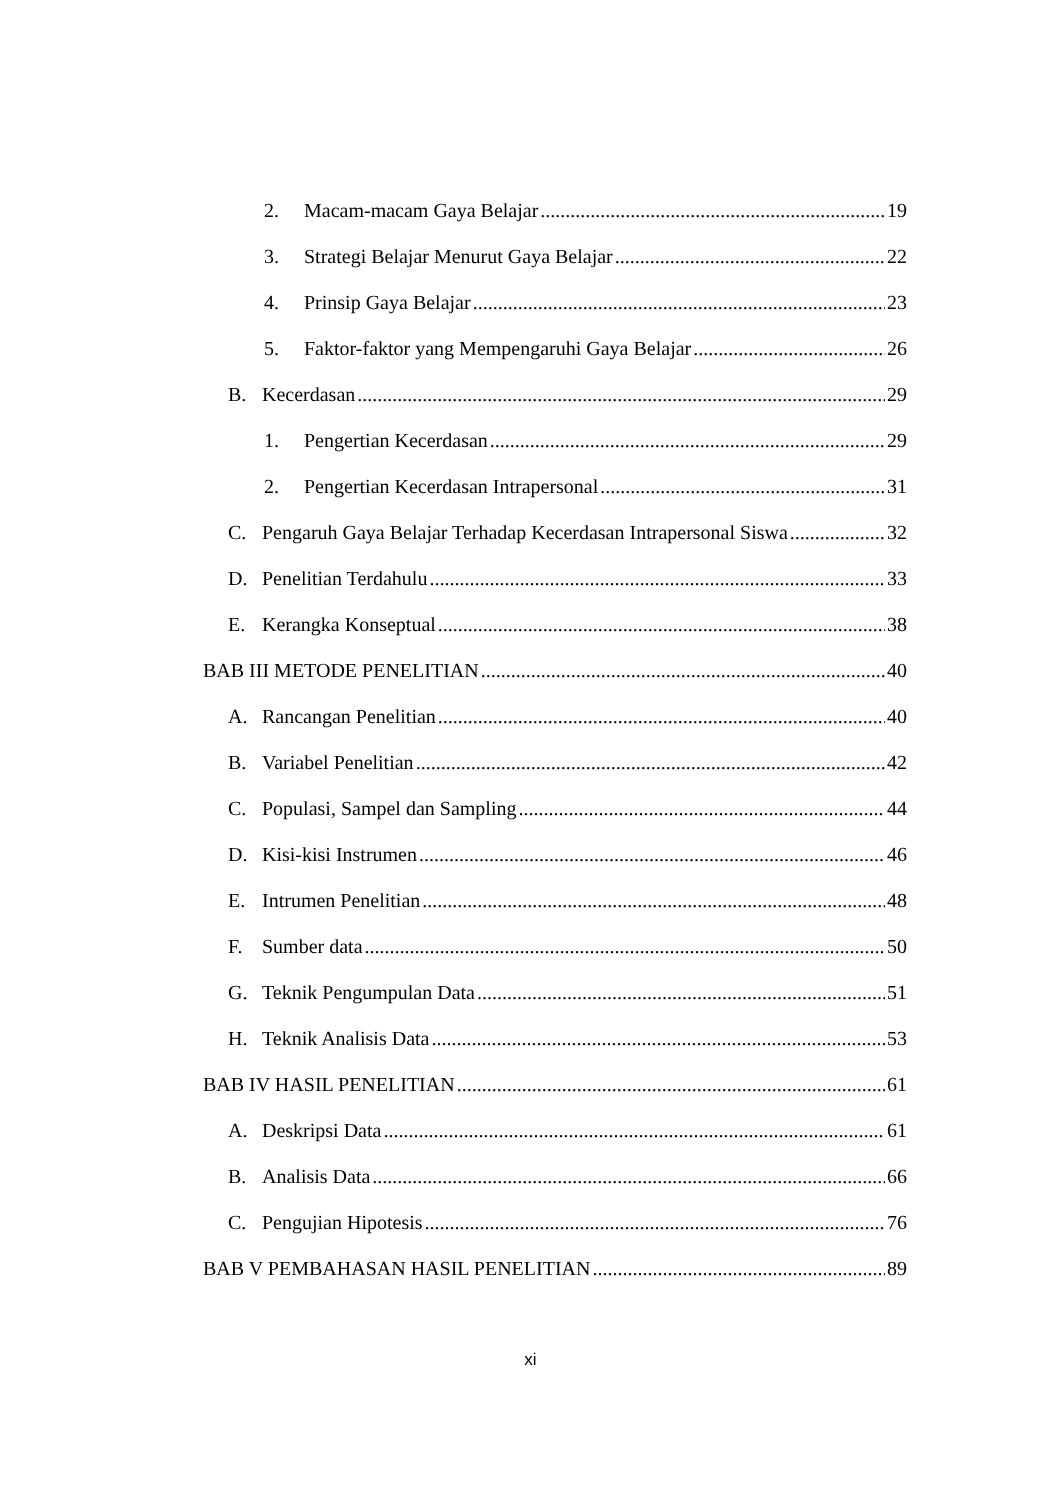2. Macam-macam Gaya Belajar 19
3. Strategi Belajar Menurut Gaya Belajar 22
4. Prinsip Gaya Belajar 23
5. Faktor-faktor yang Mempengaruhi Gaya Belajar 26
B. Kecerdasan 29
1. Pengertian Kecerdasan 29
2. Pengertian Kecerdasan Intrapersonal 31
C. Pengaruh Gaya Belajar Terhadap Kecerdasan Intrapersonal Siswa 32
D. Penelitian Terdahulu 33
E. Kerangka Konseptual 38
BAB III METODE PENELITIAN 40
A. Rancangan Penelitian 40
B. Variabel Penelitian 42
C. Populasi, Sampel dan Sampling 44
D. Kisi-kisi Instrumen 46
E. Intrumen Penelitian 48
F. Sumber data 50
G. Teknik Pengumpulan Data 51
H. Teknik Analisis Data 53
BAB IV HASIL PENELITIAN 61
A. Deskripsi Data 61
B. Analisis Data 66
C. Pengujian Hipotesis 76
BAB V PEMBAHASAN HASIL PENELITIAN 89
xi